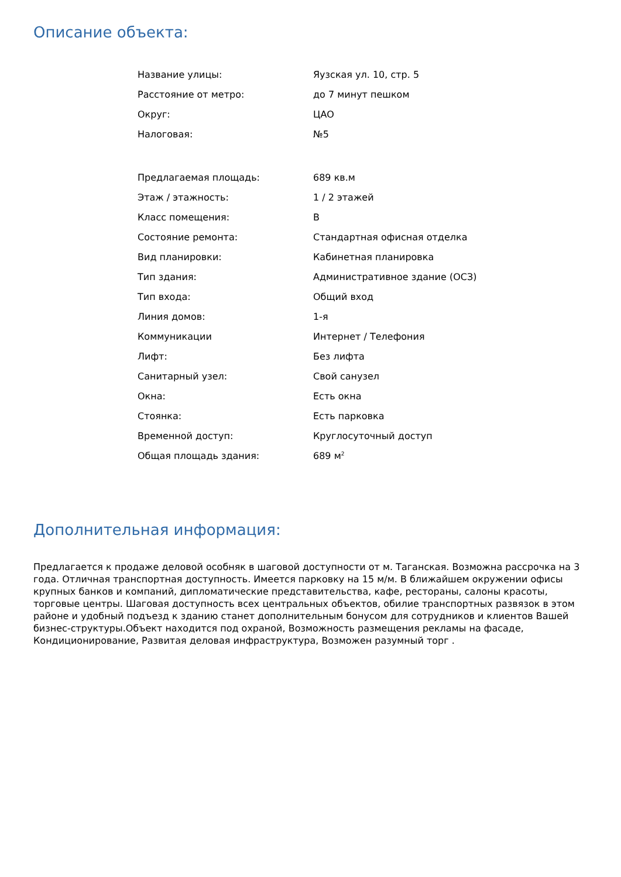Описание объекта:
| Название улицы: | Яузская ул. 10, стр. 5 |
| Расстояние от метро: | до 7 минут пешком |
| Округ: | ЦАО |
| Налоговая: | №5 |
| Предлагаемая площадь: | 689 кв.м |
| Этаж / этажность: | 1 / 2 этажей |
| Класс помещения: | B |
| Состояние ремонта: | Стандартная офисная отделка |
| Вид планировки: | Кабинетная планировка |
| Тип здания: | Административное здание (ОСЗ) |
| Тип входа: | Общий вход |
| Линия домов: | 1-я |
| Коммуникации | Интернет / Телефония |
| Лифт: | Без лифта |
| Санитарный узел: | Свой санузел |
| Окна: | Есть окна |
| Стоянка: | Есть парковка |
| Временной доступ: | Круглосуточный доступ |
| Общая площадь здания: | 689 м<sup>2</sup> |
Дополнительная информация:
Предлагается к продаже деловой особняк в шаговой доступности от м. Таганская. Возможна рассрочка на 3 года. Отличная транспортная доступность. Имеется парковку на 15 м/м. В ближайшем окружении офисы крупных банков и компаний, дипломатические представительства, кафе, рестораны, салоны красоты, торговые центры. Шаговая доступность всех центральных объектов, обилие транспортных развязок в этом районе и удобный подъезд к зданию станет дополнительным бонусом для сотрудников и клиентов Вашей бизнес-структуры.Объект находится под охраной, Возможность размещения рекламы на фасаде, Кондиционирование, Развитая деловая инфраструктура, Возможен разумный торг .